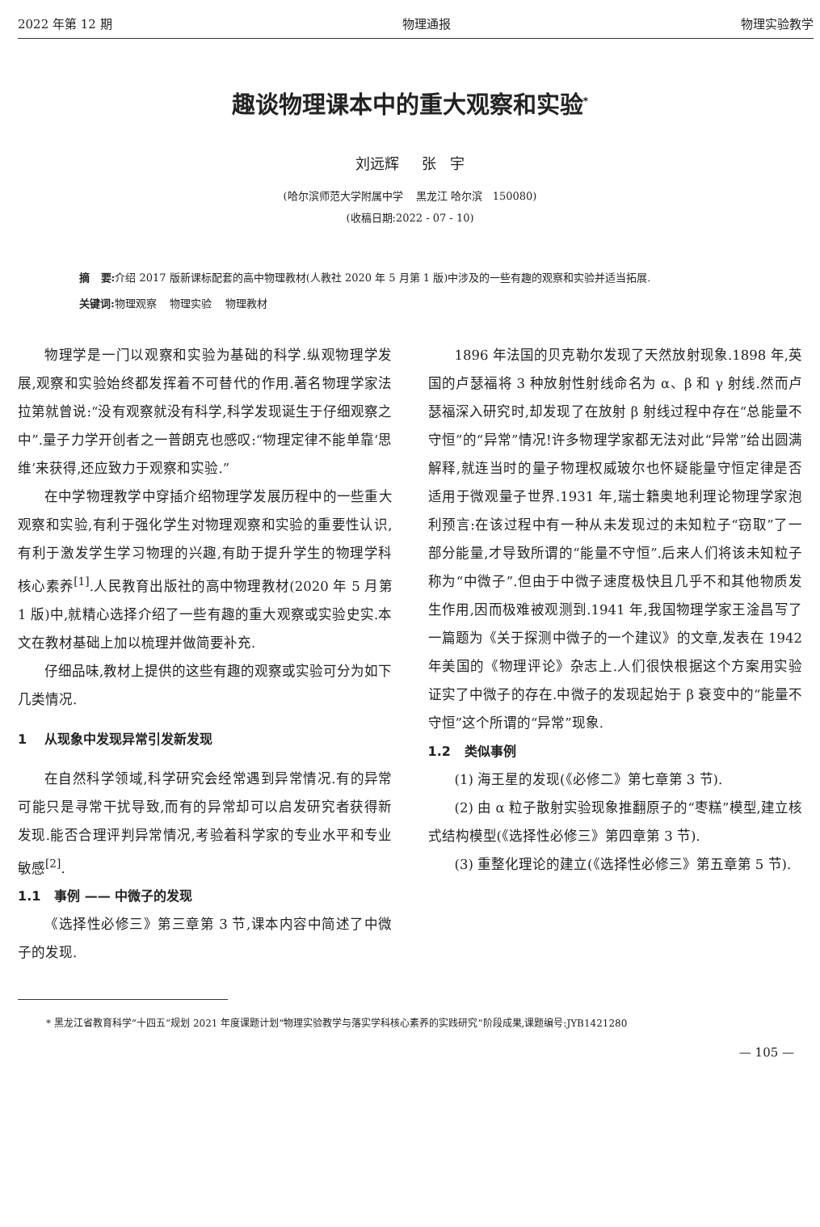2022 年第 12 期 物理通报 物理实验教学
趣谈物理课本中的重大观察和实验<sup>*</sup>
刘远辉 张 宇
(哈尔滨师范大学附属中学 黑龙江 哈尔滨 150080)
(收稿日期:2022 - 07 - 10)
摘 要: 介绍 2017 版新课标配套的高中物理教材(人教社 2020 年 5 月第 1 版)中涉及的一些有趣的观察和实验并适当拓展.
关键词: 物理观察 物理实验 物理教材
物理学是一门以观察和实验为基础的科学.纵观物理学发展,观察和实验始终都发挥着不可替代的作用.著名物理学家法拉第就曾说:“没有观察就没有科学,科学发现诞生于仔细观察之中”.量子力学开创者之一普朗克也感叹:“物理定律不能单靠‘思维’来获得,还应致力于观察和实验.”
在中学物理教学中穿插介绍物理学发展历程中的一些重大观察和实验,有利于强化学生对物理观察和实验的重要性认识,有利于激发学生学习物理的兴趣,有助于提升学生的物理学科核心素养<sup>[1]</sup>.人民教育出版社的高中物理教材(2020 年 5 月第 1 版)中,就精心选择介绍了一些有趣的重大观察或实验史实.本文在教材基础上加以梳理并做简要补充.
仔细品味,教材上提供的这些有趣的观察或实验可分为如下几类情况.
1 从现象中发现异常引发新发现
在自然科学领域,科学研究会经常遇到异常情况.有的异常可能只是寻常干扰导致,而有的异常却可以启发研究者获得新发现.能否合理评判异常情况,考验着科学家的专业水平和专业敏感<sup>[2]</sup>.
1.1 事例 —— 中微子的发现
《选择性必修三》第三章第 3 节,课本内容中简述了中微子的发现.
1896 年法国的贝克勒尔发现了天然放射现象.1898 年,英国的卢瑟福将 3 种放射性射线命名为 α、β 和 γ 射线.然而卢瑟福深入研究时,却发现了在放射 β 射线过程中存在“总能量不守恒”的“异常”情况!许多物理学家都无法对此“异常”给出圆满解释,就连当时的量子物理权威玻尔也怀疑能量守恒定律是否适用于微观量子世界.1931 年,瑞士籍奥地利理论物理学家泡利预言:在该过程中有一种从未发现过的未知粒子“窃取”了一部分能量,才导致所谓的“能量不守恒”.后来人们将该未知粒子称为“中微子”.但由于中微子速度极快且几乎不和其他物质发生作用,因而极难被观测到.1941 年,我国物理学家王淦昌写了一篇题为《关于探测中微子的一个建议》的文章,发表在 1942 年美国的《物理评论》杂志上.人们很快根据这个方案用实验证实了中微子的存在.中微子的发现起始于 β 衰变中的“能量不守恒”这个所谓的“异常”现象.
1.2 类似事例
(1) 海王星的发现(《必修二》第七章第 3 节).
(2) 由 α 粒子散射实验现象推翻原子的“枣糕”模型,建立核式结构模型(《选择性必修三》第四章第 3 节).
(3) 重整化理论的建立(《选择性必修三》第五章第 5 节).
* 黑龙江省教育科学“十四五”规划 2021 年度课题计划“物理实验教学与落实学科核心素养的实践研究”阶段成果,课题编号:JYB1421280
— 105 —